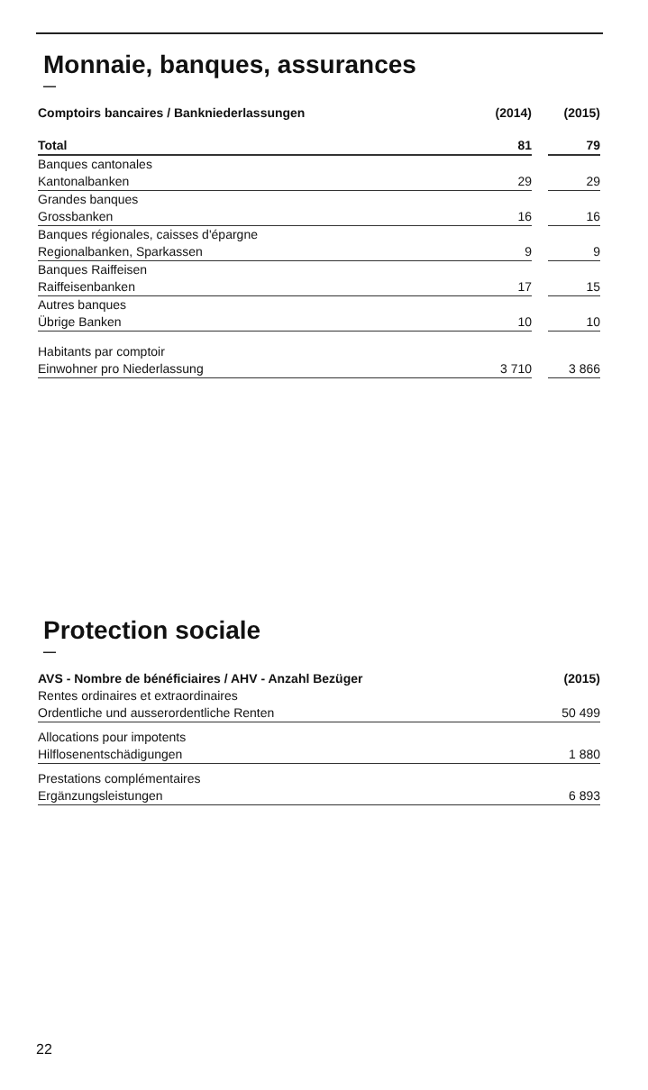Monnaie, banques, assurances
—
| Comptoirs bancaires / Bankniederlassungen | (2014) | | (2015) |
| --- | --- | --- | --- |
| Total | 81 | | 79 |
| Banques cantonales | | | |
| Kantonalbanken | 29 | | 29 |
| Grandes banques | | | |
| Grossbanken | 16 | | 16 |
| Banques régionales, caisses d'épargne | | | |
| Regionalbanken, Sparkassen | 9 | | 9 |
| Banques Raiffeisen | | | |
| Raiffeisenbanken | 17 | | 15 |
| Autres banques | | | |
| Übrige Banken | 10 | | 10 |
| Habitants par comptoir | | | |
| Einwohner pro Niederlassung | 3 710 | | 3 866 |
Protection sociale
—
| AVS - Nombre de bénéficiaires / AHV - Anzahl Bezüger | (2015) |
| --- | --- |
| Rentes ordinaires et extraordinaires | |
| Ordentliche und ausserordentliche Renten | 50 499 |
| Allocations pour impotents | |
| Hilflosenentschädigungen | 1 880 |
| Prestations complémentaires | |
| Ergänzungsleistungen | 6 893 |
22